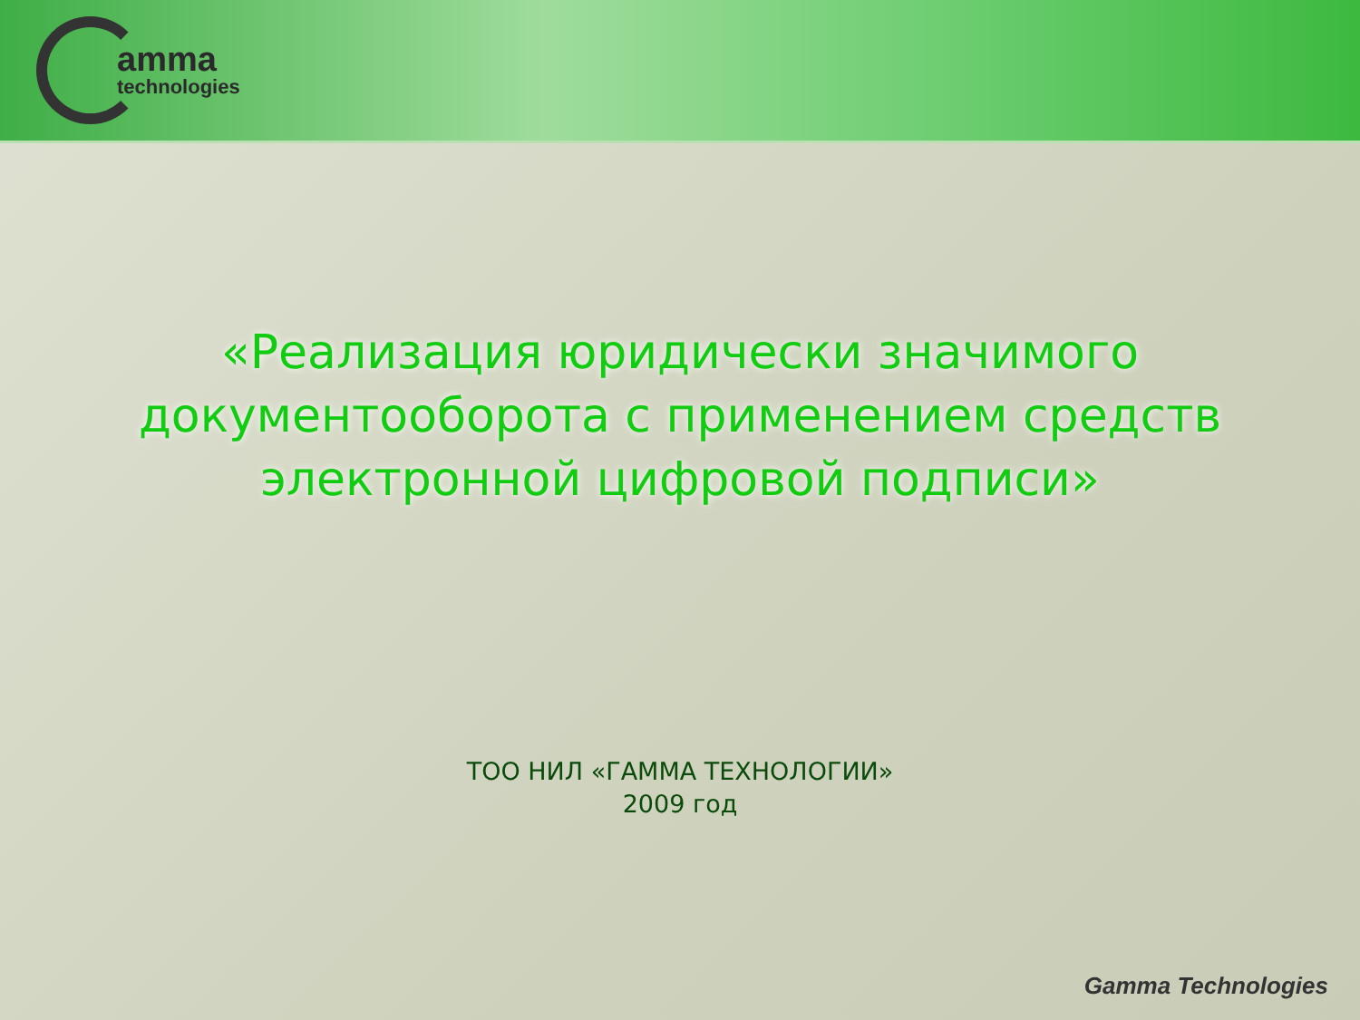amma
technologies
«Реализация юридически значимого
документооборота с применением средств
электронной цифровой подписи»
ТОО НИЛ «ГАММА ТЕХНОЛОГИИ»
2009 год
Gamma Technologies